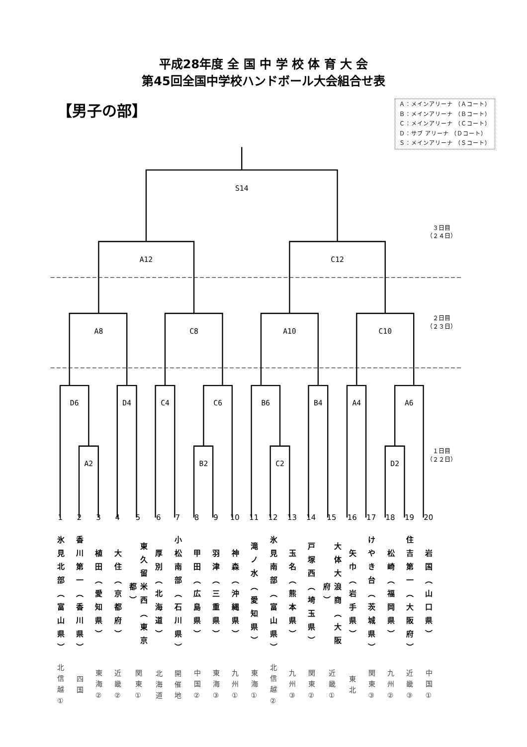平成28年度 全 国 中 学 校 体 育 大 会
第45回全国中学校ハンドボール大会組合せ表
【男子の部】
Ａ：メインアリーナ （Ａコート）
Ｂ：メインアリーナ （Ｂコート）
Ｃ：メインアリーナ （Ｃコート）
Ｄ：サブ アリーナ （Ｄコート）
Ｓ：メインアリーナ （Ｓコート）
S14
A12
C12
A8
C8
A10
C10
D6
D4
C4
C6
B6
B4
A4
A6
A2
B2
C2
D2
３日目
（２４日）
２日目
（２３日）
１日目
（２２日）
| 1 | 2 | 3 | 4 | 5 | 6 | 7 | 8 | 9 | 10 | 11 | 12 | 13 | 14 | 15 | 16 | 17 | 18 | 19 | 20 |
| 氷見北部（富山県） | 香川第一（香川県） | 植田（愛知県） | 大住（京都府） | 東久留米西（東京都） | 厚別（北海道） | 小松南部（石川県） | 甲田（広島県） | 羽津（三重県） | 神森（沖縄県） | 滝ノ水（愛知県） | 氷見南部（富山県） | 玉名（熊本県） | 戸塚西（埼玉県） | 大体大浪商（大阪府） | 矢巾（岩手県） | けやき台（茨城県） | 松崎（福岡県） | 住吉第一（大阪府） | 岩国（山口県） |
| 北信越① | 四国 | 東海② | 近畿② | 関東① | 北海道 | 開催地 | 中国② | 東海③ | 九州① | 東海① | 北信越② | 九州③ | 関東② | 近畿① | 東北 | 関東③ | 九州② | 近畿③ | 中国① |